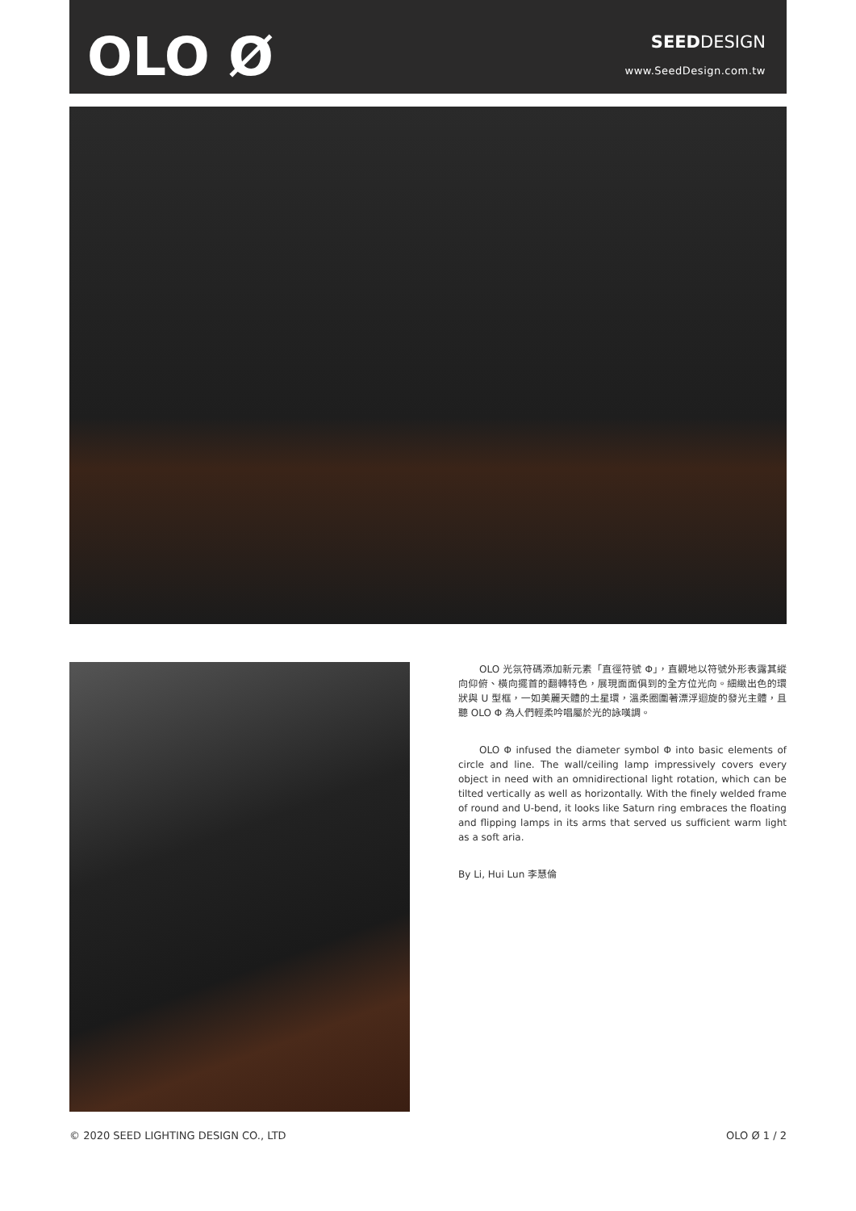OLO Ø
SEEDDESIGN
www.SeedDesign.com.tw
OLO 光氛符碼添加新元素「直徑符號 Φ」，直觀地以符號外形表露其縱向仰俯、橫向擺首的翻轉特色，展現面面俱到的全方位光向。細緻出色的環狀與 U 型框，一如美麗天體的土星環，溫柔圈圍著漂浮迴旋的發光主體，且聽 OLO Φ 為人們輕柔吟唱屬於光的詠嘆調。
OLO Φ infused the diameter symbol Φ into basic elements of circle and line. The wall/ceiling lamp impressively covers every object in need with an omnidirectional light rotation, which can be tilted vertically as well as horizontally. With the finely welded frame of round and U-bend, it looks like Saturn ring embraces the floating and flipping lamps in its arms that served us sufficient warm light as a soft aria.
By Li, Hui Lun 李慧倫
© 2020 SEED LIGHTING DESIGN CO., LTD OLO Ø 1 / 2